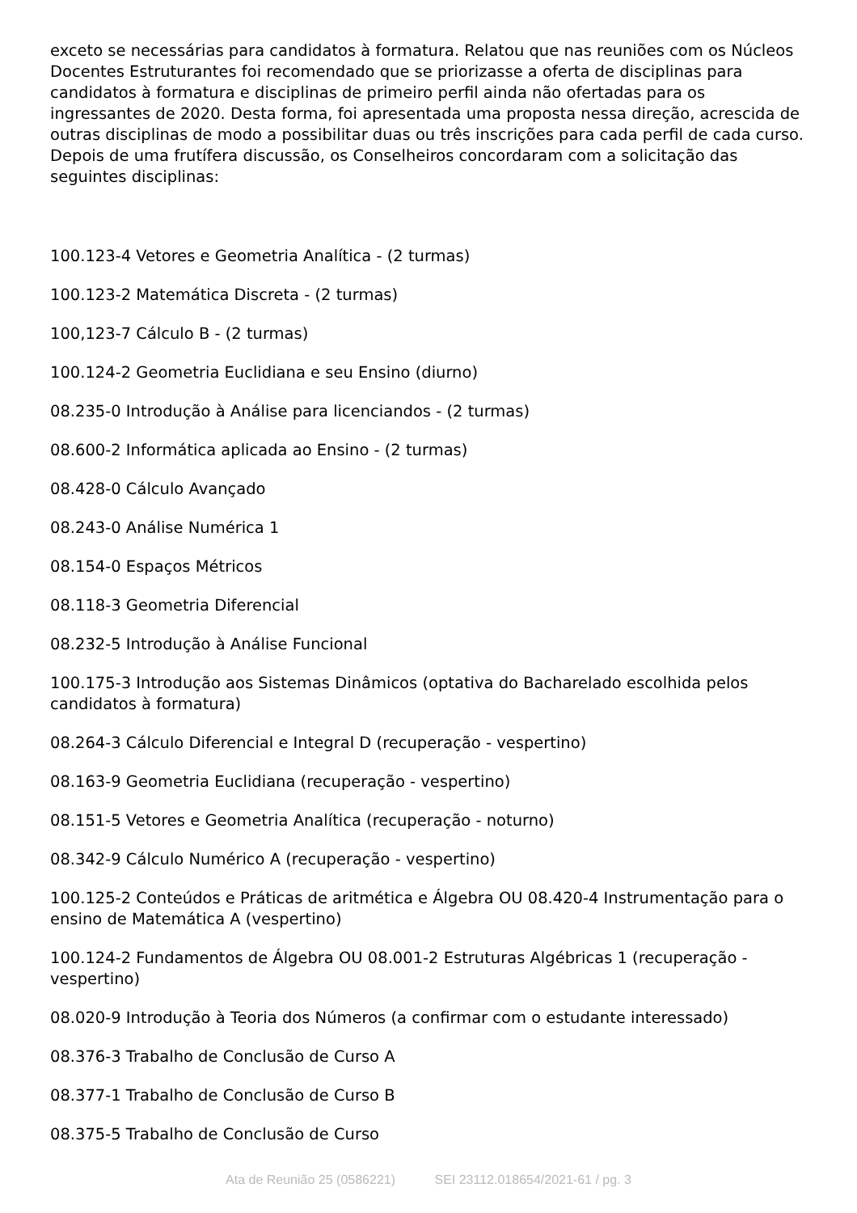exceto se necessárias para candidatos à formatura. Relatou que nas reuniões com os Núcleos Docentes Estruturantes foi recomendado que se priorizasse a oferta de disciplinas para candidatos à formatura e disciplinas de primeiro perfil ainda não ofertadas para os ingressantes de 2020. Desta forma, foi apresentada uma proposta nessa direção, acrescida de outras disciplinas de modo a possibilitar duas ou três inscrições para cada perfil de cada curso. Depois de uma frutífera discussão, os Conselheiros concordaram com a solicitação das seguintes disciplinas:
100.123-4 Vetores e Geometria Analítica - (2 turmas)
100.123-2 Matemática Discreta - (2 turmas)
100,123-7 Cálculo B - (2 turmas)
100.124-2 Geometria Euclidiana e seu Ensino (diurno)
08.235-0 Introdução à Análise para licenciandos - (2 turmas)
08.600-2 Informática aplicada ao Ensino - (2 turmas)
08.428-0 Cálculo Avançado
08.243-0 Análise Numérica 1
08.154-0 Espaços Métricos
08.118-3 Geometria Diferencial
08.232-5 Introdução à Análise Funcional
100.175-3 Introdução aos Sistemas Dinâmicos (optativa do Bacharelado escolhida pelos candidatos à formatura)
08.264-3 Cálculo Diferencial e Integral D (recuperação - vespertino)
08.163-9 Geometria Euclidiana (recuperação - vespertino)
08.151-5 Vetores e Geometria Analítica (recuperação - noturno)
08.342-9 Cálculo Numérico A (recuperação - vespertino)
100.125-2 Conteúdos e Práticas de aritmética e Álgebra OU 08.420-4 Instrumentação para o ensino de Matemática A (vespertino)
100.124-2 Fundamentos de Álgebra OU 08.001-2 Estruturas Algébricas 1 (recuperação - vespertino)
08.020-9 Introdução à Teoria dos Números (a confirmar com o estudante interessado)
08.376-3 Trabalho de Conclusão de Curso A
08.377-1 Trabalho de Conclusão de Curso B
08.375-5 Trabalho de Conclusão de Curso
Ata de Reunião 25 (0586221) SEI 23112.018654/2021-61 / pg. 3